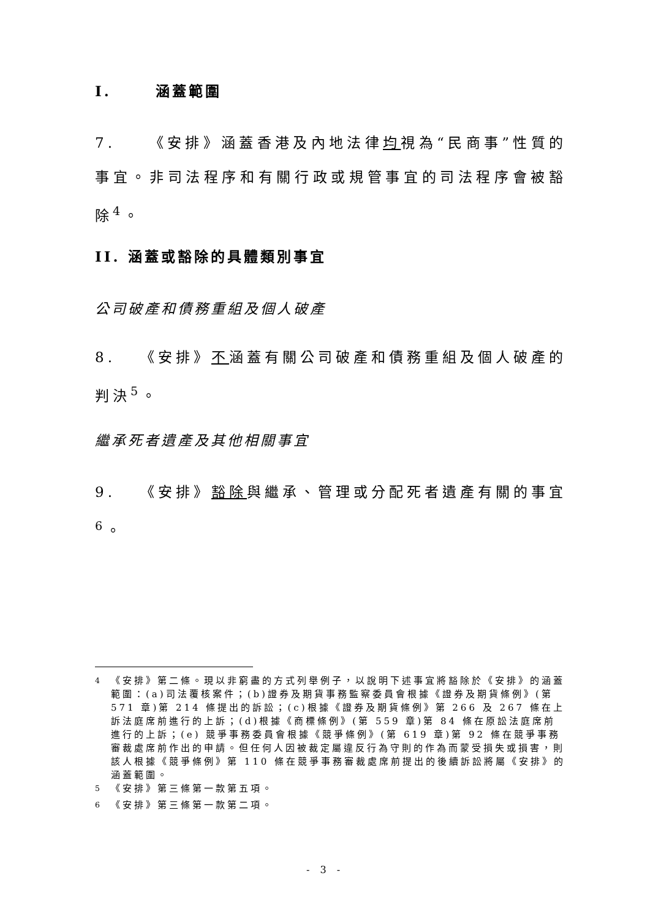I. 涵蓋範圍
7. 《安排》涵蓋香港及內地法律均視為“民商事”性質的事宜。非司法程序和有關行政或規管事宜的司法程序會被豁除<sup>4</sup>。
II. 涵蓋或豁除的具體類別事宜
公司破產和債務重組及個人破產
8. 《安排》不涵蓋有關公司破產和債務重組及個人破產的判決<sup>5</sup>。
繼承死者遺產及其他相關事宜
9. 《安排》豁除與繼承、管理或分配死者遺產有關的事宜<sup>6</sup>。
<sup>4</sup> 《安排》第二條。現以非窮盡的方式列舉例子，以說明下述事宜將豁除於《安排》的涵蓋範圍：(a)司法覆核案件；(b)證券及期貨事務監察委員會根據《證券及期貨條例》(第 571 章)第 214 條提出的訴訟；(c)根據《證券及期貨條例》第 266 及 267 條在上訴法庭席前進行的上訴；(d)根據《商標條例》(第 559 章)第 84 條在原訟法庭席前進行的上訴；(e) 競爭事務委員會根據《競爭條例》(第 619 章)第 92 條在競爭事務審裁處席前作出的申請。但任何人因被裁定屬違反行為守則的作為而蒙受損失或損害，則該人根據《競爭條例》第 110 條在競爭事務審裁處席前提出的後續訴訟將屬《安排》的涵蓋範圍。
<sup>5</sup> 《安排》第三條第一款第五項。
<sup>6</sup> 《安排》第三條第一款第二項。
- 3 -